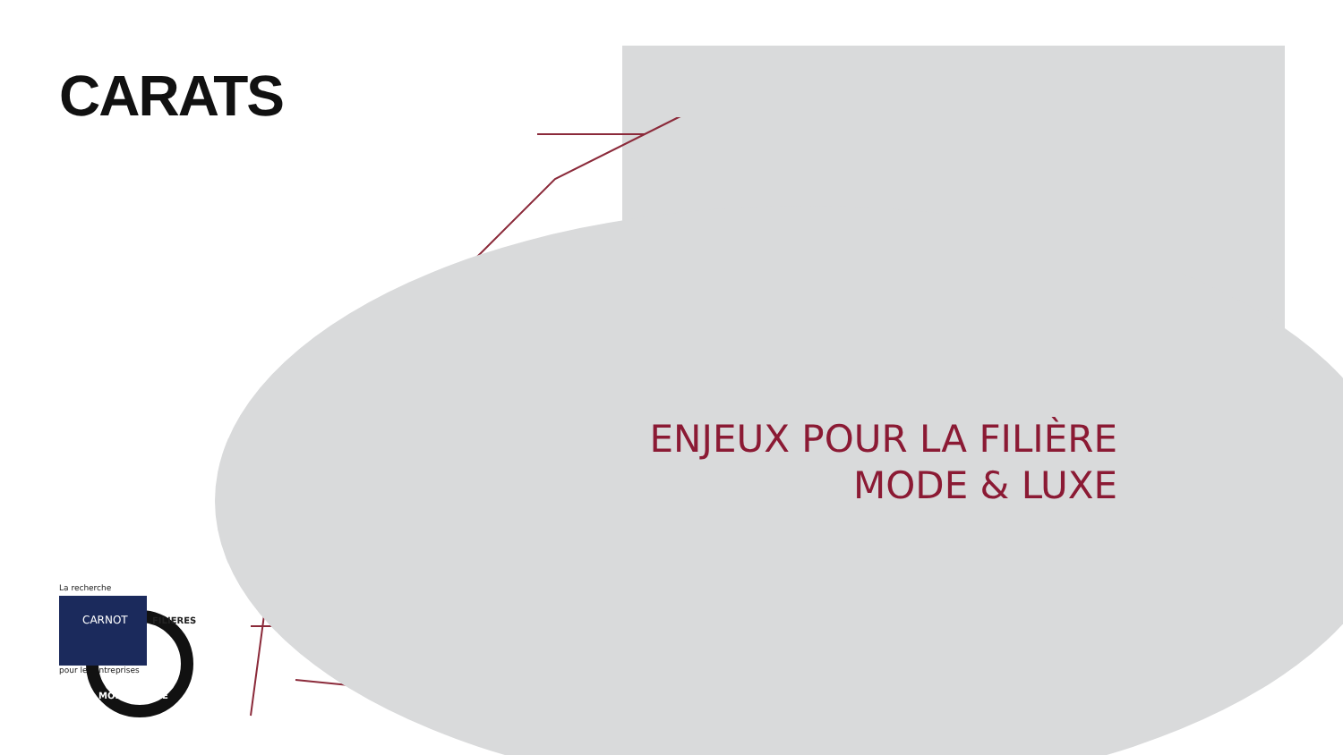CARATS
ENJEUX POUR LA FILIÈRE
MODE & LUXE
La recherche
CARNOT
pour les entreprises
FILIERES
MODE & LUXE